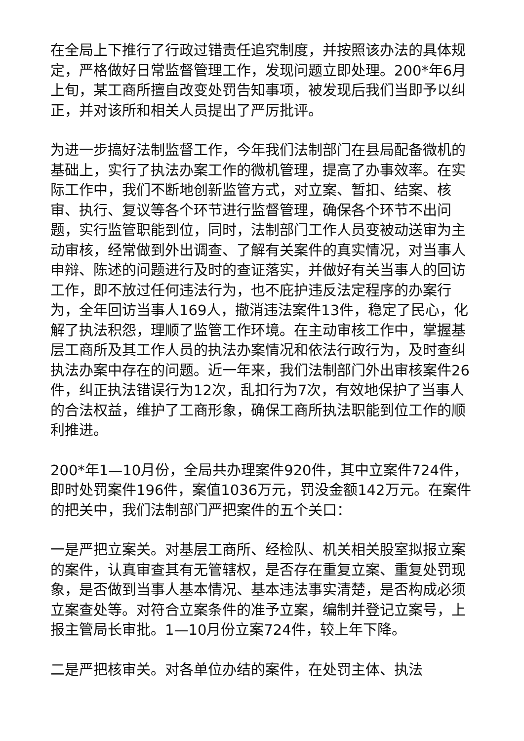在全局上下推行了行政过错责任追究制度，并按照该办法的具体规定，严格做好日常监督管理工作，发现问题立即处理。200*年6月上旬，某工商所擅自改变处罚告知事项，被发现后我们当即予以纠正，并对该所和相关人员提出了严厉批评。
为进一步搞好法制监督工作，今年我们法制部门在县局配备微机的基础上，实行了执法办案工作的微机管理，提高了办事效率。在实际工作中，我们不断地创新监管方式，对立案、暂扣、结案、核审、执行、复议等各个环节进行监督管理，确保各个环节不出问题，实行监管职能到位，同时，法制部门工作人员变被动送审为主动审核，经常做到外出调查、了解有关案件的真实情况，对当事人申辩、陈述的问题进行及时的查证落实，并做好有关当事人的回访工作，即不放过任何违法行为，也不庇护违反法定程序的办案行为，全年回访当事人169人，撤消违法案件13件，稳定了民心，化解了执法积怨，理顺了监管工作环境。在主动审核工作中，掌握基层工商所及其工作人员的执法办案情况和依法行政行为，及时查纠执法办案中存在的问题。近一年来，我们法制部门外出审核案件26件，纠正执法错误行为12次，乱扣行为7次，有效地保护了当事人的合法权益，维护了工商形象，确保工商所执法职能到位工作的顺利推进。
200*年1—10月份，全局共办理案件920件，其中立案件724件，即时处罚案件196件，案值1036万元，罚没金额142万元。在案件的把关中，我们法制部门严把案件的五个关口：
一是严把立案关。对基层工商所、经检队、机关相关股室拟报立案的案件，认真审查其有无管辖权，是否存在重复立案、重复处罚现象，是否做到当事人基本情况、基本违法事实清楚，是否构成必须立案查处等。对符合立案条件的准予立案，编制并登记立案号，上报主管局长审批。1—10月份立案724件，较上年下降。
二是严把核审关。对各单位办结的案件，在处罚主体、执法